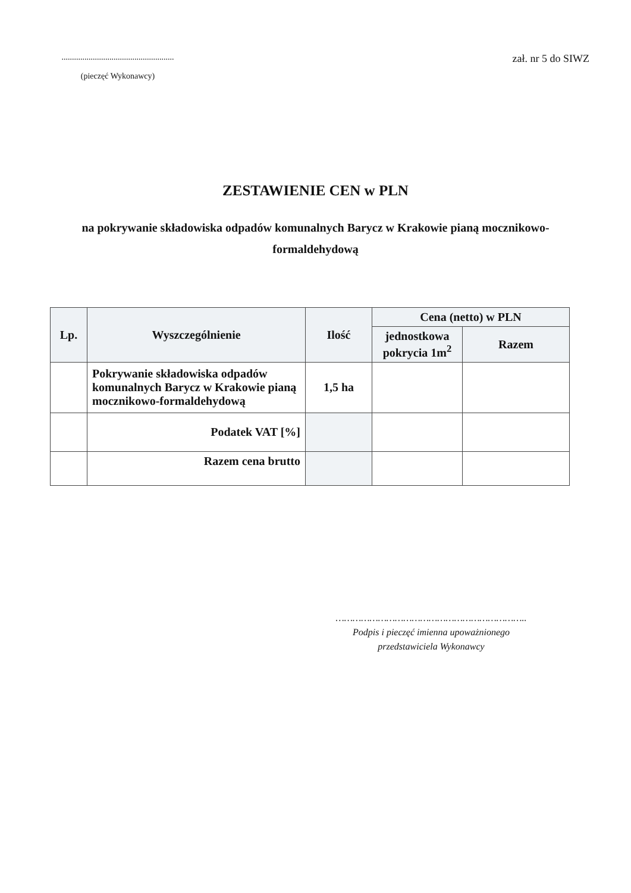......................................................
(pieczęć Wykonawcy)
zał. nr 5 do SIWZ
ZESTAWIENIE CEN w PLN
na pokrywanie składowiska odpadów komunalnych Barycz w Krakowie pianą mocznikowo-formaldehydową
| Lp. | Wyszczególnienie | Ilość | Cena (netto) w PLN | |
| --- | --- | --- | --- | --- |
| | | | jednostkowa pokrycia 1m<sup>2</sup> | Razem |
| | Pokrywanie składowiska odpadów komunalnych Barycz w Krakowie pianą mocznikowo-formaldehydową | 1,5 ha | | |
| | Podatek VAT [%] | | | |
| | Razem cena brutto | | | |
…………………………………………………………..
Podpis i pieczęć imienna upoważnionego
przedstawiciela Wykonawcy